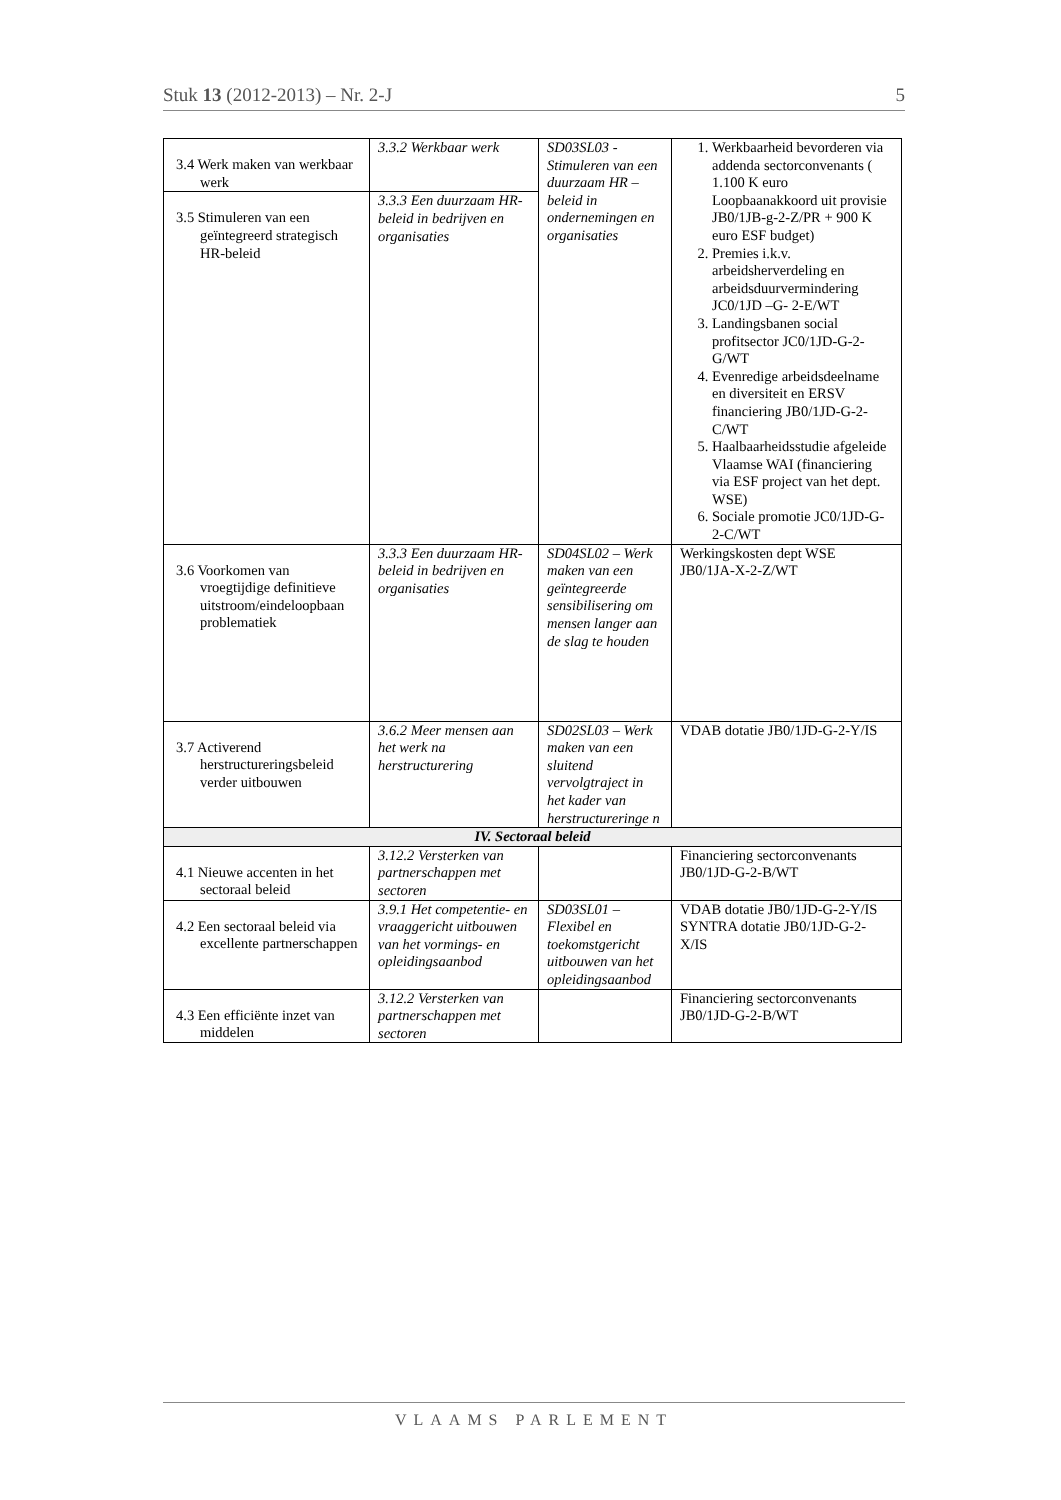Stuk 13 (2012-2013) – Nr. 2-J 5
| 3.4 Werk maken van werkbaar werk | 3.3.2 Werkbaar werk | SD03SL03 - Stimuleren van een duurzaam HR –beleid in ondernemingen en organisaties | 1. Werkbaarheid bevorderen via addenda sectorconvenants ( 1.100 K euro Loopbaanakkoord uit provisie JB0/1JB-g-2-Z/PR + 900 K euro ESF budget) 2. Premies i.k.v. arbeidsherverdeling en arbeidsduurvermindering JC0/1JD –G- 2-E/WT 3. Landingsbanen social profitsector JC0/1JD-G-2-G/WT 4. Evenredige arbeidsdeelname en diversiteit en ERSV financiering JB0/1JD-G-2-C/WT 5. Haalbaarheidsstudie afgeleide Vlaamse WAI (financiering via ESF project van het dept. WSE) 6. Sociale promotie JC0/1JD-G-2-C/WT |
| 3.5 Stimuleren van een geïntegreerd strategisch HR-beleid | 3.3.3 Een duurzaam HR-beleid in bedrijven en organisaties | | |
| 3.6 Voorkomen van vroegtijdige definitieve uitstroom/eindeloopbaan problematiek | 3.3.3 Een duurzaam HR-beleid in bedrijven en organisaties | SD04SL02 – Werk maken van een geïntegreerde sensibilisering om mensen langer aan de slag te houden | Werkingskosten dept WSE JB0/1JA-X-2-Z/WT |
| 3.7 Activerend herstructureringsbeleid verder uitbouwen | 3.6.2 Meer mensen aan het werk na herstructurering | SD02SL03 – Werk maken van een sluitend vervolgtraject in het kader van herstructureringe n | VDAB dotatie JB0/1JD-G-2-Y/IS |
| IV. Sectoraal beleid | | | |
| 4.1 Nieuwe accenten in het sectoraal beleid | 3.12.2 Versterken van partnerschappen met sectoren | | Financiering sectorconvenants JB0/1JD-G-2-B/WT |
| 4.2 Een sectoraal beleid via excellente partnerschappen | 3.9.1 Het competentie- en vraaggericht uitbouwen van het vormings- en opleidingsaanbod | SD03SL01 – Flexibel en toekomstgericht uitbouwen van het opleidingsaanbod | VDAB dotatie JB0/1JD-G-2-Y/IS SYNTRA dotatie JB0/1JD-G-2-X/IS |
| 4.3 Een efficiënte inzet van middelen | 3.12.2 Versterken van partnerschappen met sectoren | | Financiering sectorconvenants JB0/1JD-G-2-B/WT |
VLAAMS PARLEMENT